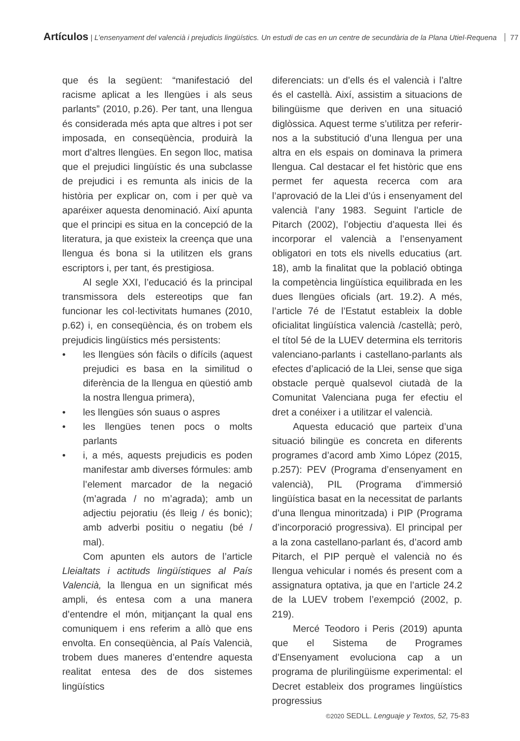Artículos | L’ensenyament del valencià i prejudicis lingüístics. Un estudi de cas en un centre de secundària de la Plana Utiel-Requena 77
que és la següent: “manifestació del racisme aplicat a les llengües i als seus parlants” (2010, p.26). Per tant, una llengua és considerada més apta que altres i pot ser imposada, en conseqüència, produirà la mort d’altres llengües. En segon lloc, matisa que el prejudici lingüístic és una subclasse de prejudici i es remunta als inicis de la història per explicar on, com i per què va aparéixer aquesta denominació. Així apunta que el principi es situa en la concepció de la literatura, ja que existeix la creença que una llengua és bona si la utilitzen els grans escriptors i, per tant, és prestigiosa.
Al segle XXI, l’educació és la principal transmissora dels estereotips que fan funcionar les col·lectivitats humanes (2010, p.62) i, en conseqüència, és on trobem els prejudicis lingüístics més persistents:
• les llengües són fàcils o difícils (aquest prejudici es basa en la similitud o diferència de la llengua en qüestió amb la nostra llengua primera),
• les llengües són suaus o aspres
• les llengües tenen pocs o molts parlants
• i, a més, aquests prejudicis es poden manifestar amb diverses fórmules: amb l’element marcador de la negació (m’agrada / no m’agrada); amb un adjectiu pejoratiu (és lleig / és bonic); amb adverbi positiu o negatiu (bé / mal).
Com apunten els autors de l’article Lleialtats i actituds lingüístiques al País Valencià, la llengua en un significat més ampli, és entesa com a una manera d’entendre el món, mitjançant la qual ens comuniquem i ens referim a allò que ens envolta. En conseqüència, al País Valencià, trobem dues maneres d’entendre aquesta realitat entesa des de dos sistemes lingüístics
diferenciats: un d’ells és el valencià i l’altre és el castellà. Així, assistim a situacions de bilingüisme que deriven en una situació diglòssica. Aquest terme s’utilitza per referir-nos a la substitució d’una llengua per una altra en els espais on dominava la primera llengua. Cal destacar el fet històric que ens permet fer aquesta recerca com ara l’aprovació de la Llei d’ús i ensenyament del valencià l’any 1983. Seguint l’article de Pitarch (2002), l’objectiu d’aquesta llei és incorporar el valencià a l’ensenyament obligatori en tots els nivells educatius (art. 18), amb la finalitat que la població obtinga la competència lingüística equilibrada en les dues llengües oficials (art. 19.2). A més, l’article 7é de l’Estatut estableix la doble oficialitat lingüística valencià /castellà; però, el títol 5é de la LUEV determina els territoris valenciano-parlants i castellano-parlants als efectes d’aplicació de la Llei, sense que siga obstacle perquè qualsevol ciutadà de la Comunitat Valenciana puga fer efectiu el dret a conéixer i a utilitzar el valencià.
Aquesta educació que parteix d’una situació bilingüe es concreta en diferents programes d’acord amb Ximo López (2015, p.257): PEV (Programa d’ensenyament en valencià), PIL (Programa d’immersió lingüística basat en la necessitat de parlants d’una llengua minoritzada) i PIP (Programa d’incorporació progressiva). El principal per a la zona castellano-parlant és, d’acord amb Pitarch, el PIP perquè el valencià no és llengua vehicular i només és present com a assignatura optativa, ja que en l’article 24.2 de la LUEV trobem l’exempció (2002, p. 219).
Mercé Teodoro i Peris (2019) apunta que el Sistema de Programes d’Ensenyament evoluciona cap a un programa de plurilingüisme experimental: el Decret estableix dos programes lingüístics progressius
©2020 SEDLL. Lenguaje y Textos, 52, 75-83